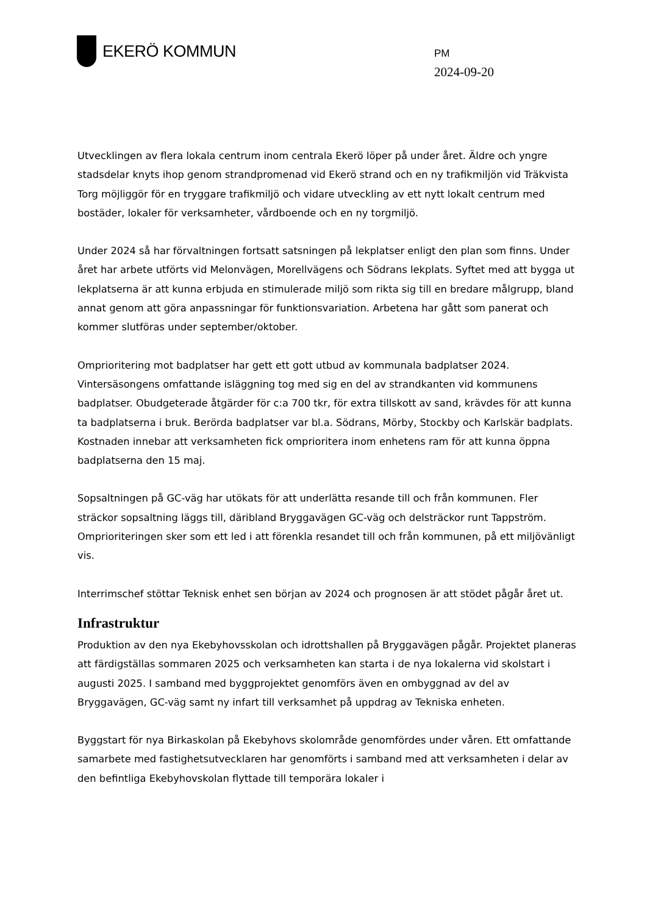EKERÖ KOMMUN
PM
2024-09-20
Utvecklingen av flera lokala centrum inom centrala Ekerö löper på under året. Äldre och yngre stadsdelar knyts ihop genom strandpromenad vid Ekerö strand och en ny trafikmiljön vid Träkvista Torg möjliggör för en tryggare trafikmiljö och vidare utveckling av ett nytt lokalt centrum med bostäder, lokaler för verksamheter, vårdboende och en ny torgmiljö.
Under 2024 så har förvaltningen fortsatt satsningen på lekplatser enligt den plan som finns. Under året har arbete utförts vid Melonvägen, Morellvägens och Södrans lekplats. Syftet med att bygga ut lekplatserna är att kunna erbjuda en stimulerade miljö som rikta sig till en bredare målgrupp, bland annat genom att göra anpassningar för funktionsvariation. Arbetena har gått som panerat och kommer slutföras under september/oktober.
Omprioritering mot badplatser har gett ett gott utbud av kommunala badplatser 2024. Vintersäsongens omfattande isläggning tog med sig en del av strandkanten vid kommunens badplatser. Obudgeterade åtgärder för c:a 700 tkr, för extra tillskott av sand, krävdes för att kunna ta badplatserna i bruk. Berörda badplatser var bl.a. Södrans, Mörby, Stockby och Karlskär badplats. Kostnaden innebar att verksamheten fick omprioritera inom enhetens ram för att kunna öppna badplatserna den 15 maj.
Sopsaltningen på GC-väg har utökats för att underlätta resande till och från kommunen. Fler sträckor sopsaltning läggs till, däribland Bryggavägen GC-väg och delsträckor runt Tappström. Omprioriteringen sker som ett led i att förenkla resandet till och från kommunen, på ett miljövänligt vis.
Interrimschef stöttar Teknisk enhet sen början av 2024 och prognosen är att stödet pågår året ut.
Infrastruktur
Produktion av den nya Ekebyhovsskolan och idrottshallen på Bryggavägen pågår. Projektet planeras att färdigställas sommaren 2025 och verksamheten kan starta i de nya lokalerna vid skolstart i augusti 2025. I samband med byggprojektet genomförs även en ombyggnad av del av Bryggavägen, GC-väg samt ny infart till verksamhet på uppdrag av Tekniska enheten.
Byggstart för nya Birkaskolan på Ekebyhovs skolområde genomfördes under våren. Ett omfattande samarbete med fastighetsutvecklaren har genomförts i samband med att verksamheten i delar av den befintliga Ekebyhovskolan flyttade till temporära lokaler i